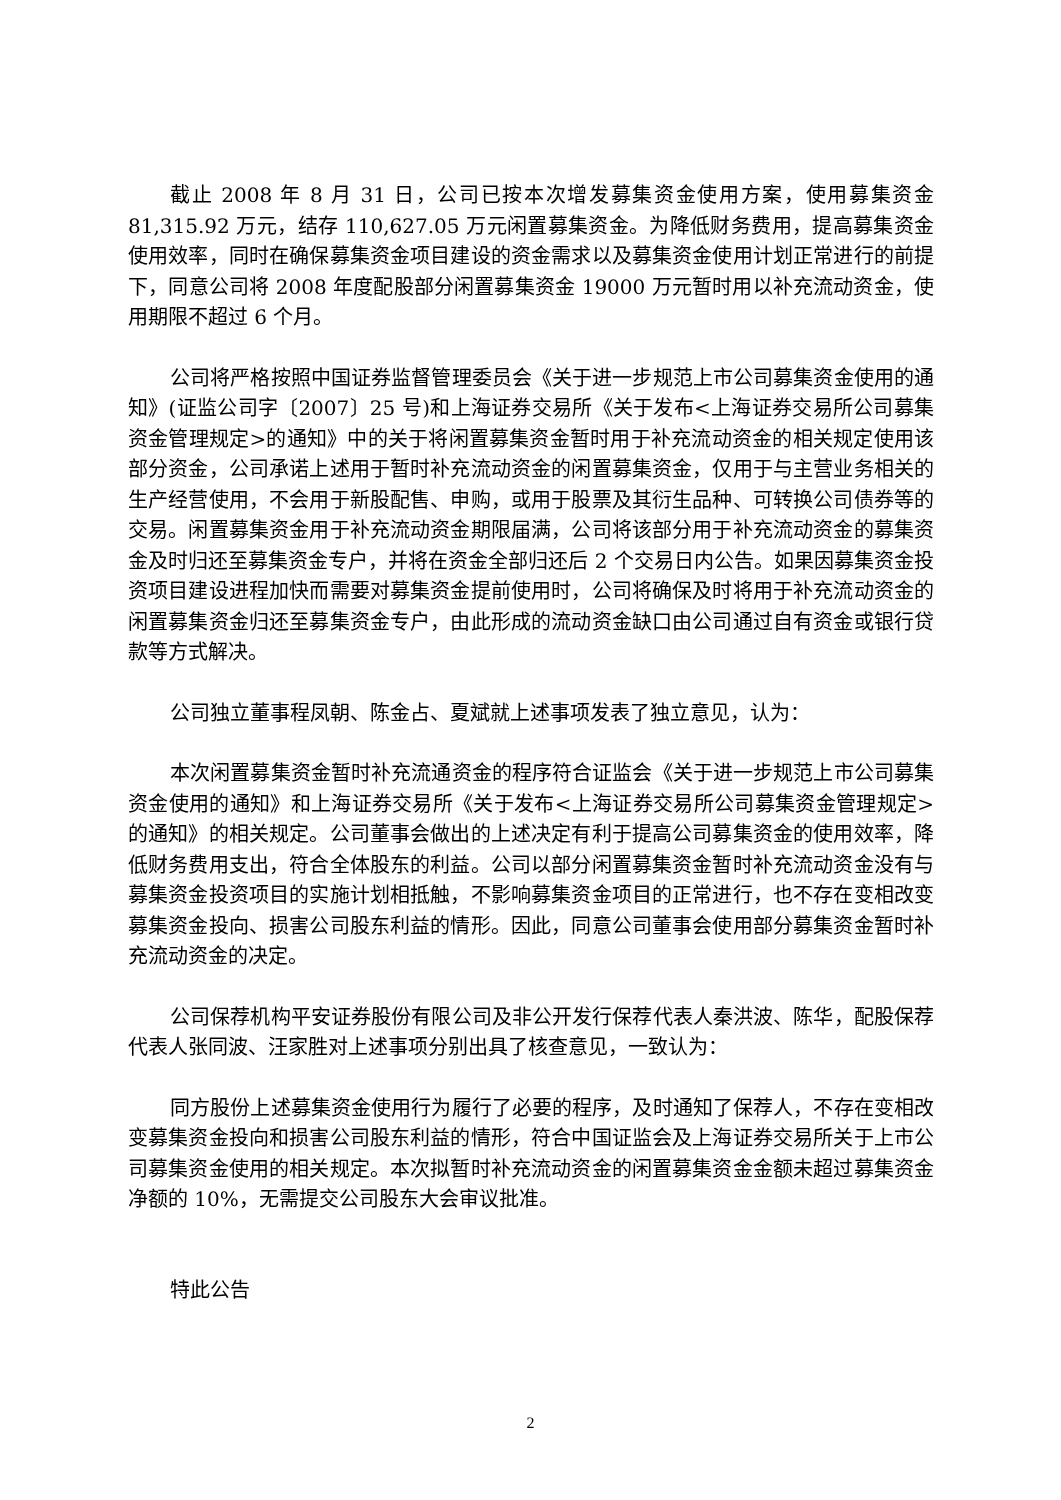截止 2008 年 8 月 31 日，公司已按本次增发募集资金使用方案，使用募集资金 81,315.92 万元，结存 110,627.05 万元闲置募集资金。为降低财务费用，提高募集资金使用效率，同时在确保募集资金项目建设的资金需求以及募集资金使用计划正常进行的前提下，同意公司将 2008 年度配股部分闲置募集资金 19000 万元暂时用以补充流动资金，使用期限不超过 6 个月。
公司将严格按照中国证券监督管理委员会《关于进一步规范上市公司募集资金使用的通知》(证监公司字〔2007〕25 号)和上海证券交易所《关于发布<上海证券交易所公司募集资金管理规定>的通知》中的关于将闲置募集资金暂时用于补充流动资金的相关规定使用该部分资金，公司承诺上述用于暂时补充流动资金的闲置募集资金，仅用于与主营业务相关的生产经营使用，不会用于新股配售、申购，或用于股票及其衍生品种、可转换公司债券等的交易。闲置募集资金用于补充流动资金期限届满，公司将该部分用于补充流动资金的募集资金及时归还至募集资金专户，并将在资金全部归还后 2 个交易日内公告。如果因募集资金投资项目建设进程加快而需要对募集资金提前使用时，公司将确保及时将用于补充流动资金的闲置募集资金归还至募集资金专户，由此形成的流动资金缺口由公司通过自有资金或银行贷款等方式解决。
公司独立董事程凤朝、陈金占、夏斌就上述事项发表了独立意见，认为：
本次闲置募集资金暂时补充流通资金的程序符合证监会《关于进一步规范上市公司募集资金使用的通知》和上海证券交易所《关于发布<上海证券交易所公司募集资金管理规定>的通知》的相关规定。公司董事会做出的上述决定有利于提高公司募集资金的使用效率，降低财务费用支出，符合全体股东的利益。公司以部分闲置募集资金暂时补充流动资金没有与募集资金投资项目的实施计划相抵触，不影响募集资金项目的正常进行，也不存在变相改变募集资金投向、损害公司股东利益的情形。因此，同意公司董事会使用部分募集资金暂时补充流动资金的决定。
公司保荐机构平安证券股份有限公司及非公开发行保荐代表人秦洪波、陈华，配股保荐代表人张同波、汪家胜对上述事项分别出具了核查意见，一致认为：
同方股份上述募集资金使用行为履行了必要的程序，及时通知了保荐人，不存在变相改变募集资金投向和损害公司股东利益的情形，符合中国证监会及上海证券交易所关于上市公司募集资金使用的相关规定。本次拟暂时补充流动资金的闲置募集资金金额未超过募集资金净额的 10%，无需提交公司股东大会审议批准。
特此公告
2